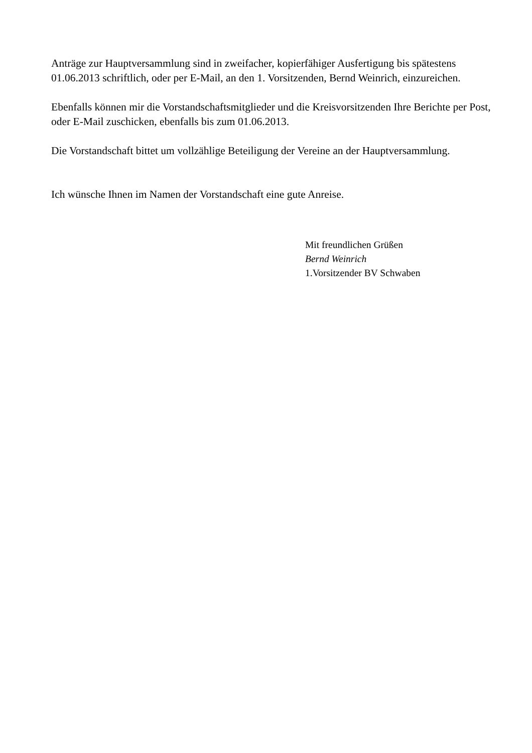Anträge zur Hauptversammlung sind in zweifacher, kopierfähiger Ausfertigung bis spätestens 01.06.2013 schriftlich, oder per E-Mail, an den 1. Vorsitzenden, Bernd Weinrich, einzureichen.
Ebenfalls können mir die Vorstandschaftsmitglieder und die Kreisvorsitzenden Ihre Berichte per Post, oder E-Mail zuschicken, ebenfalls bis zum 01.06.2013.
Die Vorstandschaft bittet um vollzählige Beteiligung der Vereine an der Hauptversammlung.
Ich wünsche Ihnen im Namen der Vorstandschaft eine gute Anreise.
Mit freundlichen Grüßen
Bernd Weinrich
1.Vorsitzender BV Schwaben